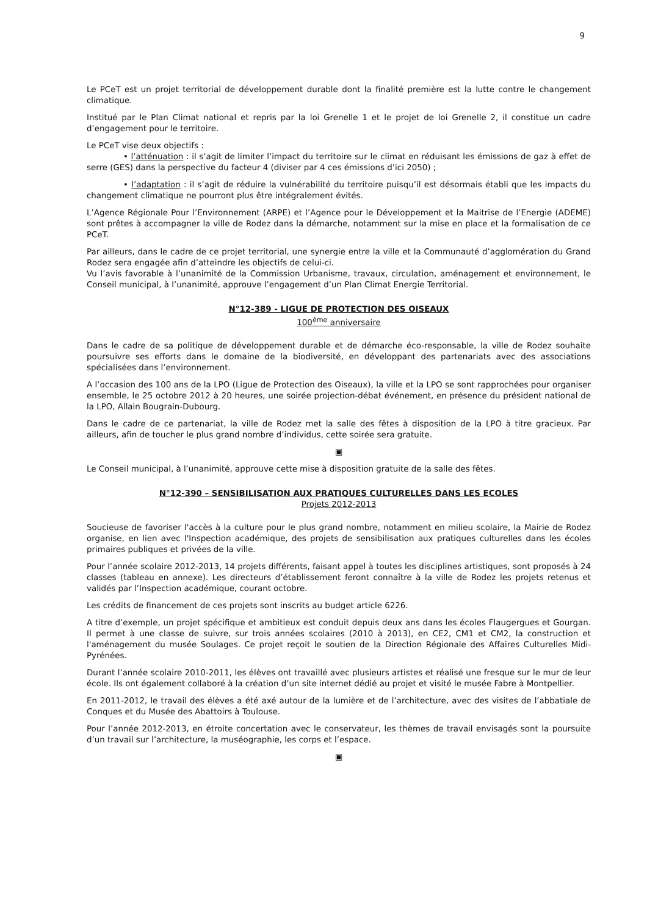9
Le PCeT est un projet territorial de développement durable dont la finalité première est la lutte contre le changement climatique.
Institué par le Plan Climat national et repris par la loi Grenelle 1 et le projet de loi Grenelle 2, il constitue un cadre d’engagement pour le territoire.
Le PCeT vise deux objectifs :
• l’atténuation : il s’agit de limiter l’impact du territoire sur le climat en réduisant les émissions de gaz à effet de serre (GES) dans la perspective du facteur 4 (diviser par 4 ces émissions d’ici 2050) ;
• l’adaptation : il s’agit de réduire la vulnérabilité du territoire puisqu’il est désormais établi que les impacts du changement climatique ne pourront plus être intégralement évités.
L’Agence Régionale Pour l’Environnement (ARPE) et l’Agence pour le Développement et la Maitrise de l’Energie (ADEME) sont prêtes à accompagner la ville de Rodez dans la démarche, notamment sur la mise en place et la formalisation de ce PCeT.
Par ailleurs, dans le cadre de ce projet territorial, une synergie entre la ville et la Communauté d’agglomération du Grand Rodez sera engagée afin d’atteindre les objectifs de celui-ci.
Vu l’avis favorable à l’unanimité de la Commission Urbanisme, travaux, circulation, aménagement et environnement, le Conseil municipal, à l’unanimité, approuve l’engagement d’un Plan Climat Energie Territorial.
N°12-389 - LIGUE DE PROTECTION DES OISEAUX
100<sup>ème</sup> anniversaire
Dans le cadre de sa politique de développement durable et de démarche éco-responsable, la ville de Rodez souhaite poursuivre ses efforts dans le domaine de la biodiversité, en développant des partenariats avec des associations spécialisées dans l’environnement.
A l’occasion des 100 ans de la LPO (Ligue de Protection des Oiseaux), la ville et la LPO se sont rapprochées pour organiser ensemble, le 25 octobre 2012 à 20 heures, une soirée projection-débat événement, en présence du président national de la LPO, Allain Bougrain-Dubourg.
Dans le cadre de ce partenariat, la ville de Rodez met la salle des fêtes à disposition de la LPO à titre gracieux. Par ailleurs, afin de toucher le plus grand nombre d’individus, cette soirée sera gratuite.
▣
Le Conseil municipal, à l’unanimité, approuve cette mise à disposition gratuite de la salle des fêtes.
N°12-390 – SENSIBILISATION AUX PRATIQUES CULTURELLES DANS LES ECOLES
Projets 2012-2013
Soucieuse de favoriser l'accès à la culture pour le plus grand nombre, notamment en milieu scolaire, la Mairie de Rodez organise, en lien avec l'Inspection académique, des projets de sensibilisation aux pratiques culturelles dans les écoles primaires publiques et privées de la ville.
Pour l’année scolaire 2012-2013, 14 projets différents, faisant appel à toutes les disciplines artistiques, sont proposés à 24 classes (tableau en annexe). Les directeurs d’établissement feront connaître à la ville de Rodez les projets retenus et validés par l’Inspection académique, courant octobre.
Les crédits de financement de ces projets sont inscrits au budget article 6226.
A titre d’exemple, un projet spécifique et ambitieux est conduit depuis deux ans dans les écoles Flaugergues et Gourgan. Il permet à une classe de suivre, sur trois années scolaires (2010 à 2013), en CE2, CM1 et CM2, la construction et l'aménagement du musée Soulages. Ce projet reçoit le soutien de la Direction Régionale des Affaires Culturelles Midi-Pyrénées.
Durant l’année scolaire 2010-2011, les élèves ont travaillé avec plusieurs artistes et réalisé une fresque sur le mur de leur école. Ils ont également collaboré à la création d’un site internet dédié au projet et visité le musée Fabre à Montpellier.
En 2011-2012, le travail des élèves a été axé autour de la lumière et de l’architecture, avec des visites de l’abbatiale de Conques et du Musée des Abattoirs à Toulouse.
Pour l’année 2012-2013, en étroite concertation avec le conservateur, les thèmes de travail envisagés sont la poursuite d’un travail sur l’architecture, la muséographie, les corps et l’espace.
▣